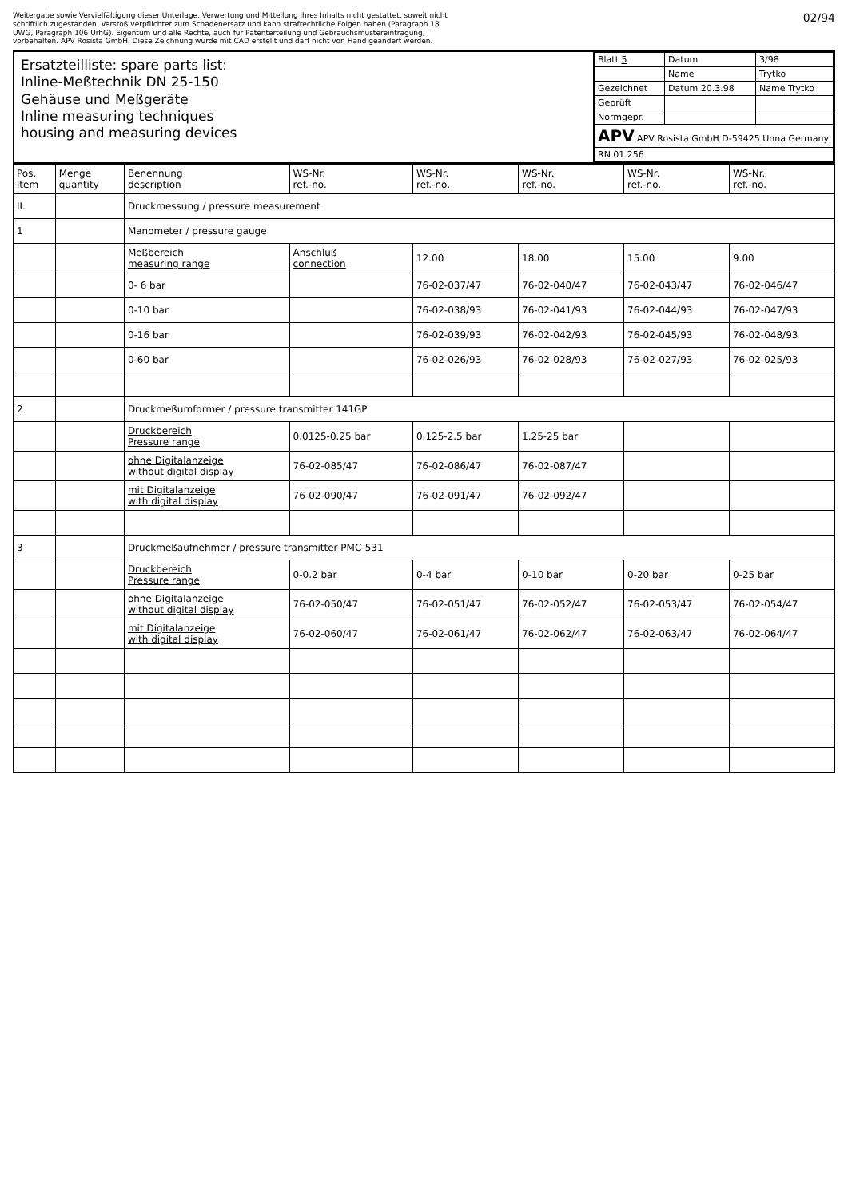Weitergabe sowie Vervielfältigung dieser Unterlage, Verwertung und Mitteilung ihres Inhalts nicht gestattet, soweit nicht schriftlich zugestanden. Verstoß verpflichtet zum Schadenersatz und kann strafrechtliche Folgen haben (Paragraph 18 UWG, Paragraph 106 UrhG). Eigentum und alle Rechte, auch für Patenterteilung und Gebrauchsmustereintragung, vorbehalten. APV Rosista GmbH. Diese Zeichnung wurde mit CAD erstellt und darf nicht von Hand geändert werden.
02/94
Ersatzteilliste: spare parts list:
Inline-Meßtechnik DN 25-150
Gehäuse und Meßgeräte
Inline measuring techniques
housing and measuring devices
| Blatt 5 | Datum | 3/98 |
| | Name | Trytko |
| Gezeichnet | Datum 20.3.98 | Name Trytko |
| Geprüft | | |
| Normgepr. | | |
| APV APV Rosista GmbH D-59425 Unna Germany | | |
| RN 01.256 | | |
| Pos. item | Menge quantity | Benennung description | WS-Nr. ref.-no. | WS-Nr. ref.-no. | WS-Nr. ref.-no. | WS-Nr. ref.-no. | WS-Nr. ref.-no. |
| --- | --- | --- | --- | --- | --- | --- | --- |
| II. | | Druckmessung / pressure measurement | | | | | |
| 1 | | Manometer / pressure gauge | | | | | |
| | | Meßbereich measuring range | Anschluß connection | 12.00 | 18.00 | 15.00 | 9.00 |
| | | 0- 6 bar | | 76-02-037/47 | 76-02-040/47 | 76-02-043/47 | 76-02-046/47 |
| | | 0-10 bar | | 76-02-038/93 | 76-02-041/93 | 76-02-044/93 | 76-02-047/93 |
| | | 0-16 bar | | 76-02-039/93 | 76-02-042/93 | 76-02-045/93 | 76-02-048/93 |
| | | 0-60 bar | | 76-02-026/93 | 76-02-028/93 | 76-02-027/93 | 76-02-025/93 |
| 2 | | Druckmeßumformer / pressure transmitter 141GP | | | | | |
| | | Druckbereich Pressure range | 0.0125-0.25 bar | 0.125-2.5 bar | 1.25-25 bar | | |
| | | ohne Digitalanzeige without digital display | 76-02-085/47 | 76-02-086/47 | 76-02-087/47 | | |
| | | mit Digitalanzeige with digital display | 76-02-090/47 | 76-02-091/47 | 76-02-092/47 | | |
| 3 | | Druckmeßaufnehmer / pressure transmitter PMC-531 | | | | | |
| | | Druckbereich Pressure range | 0-0.2 bar | 0-4 bar | 0-10 bar | 0-20 bar | 0-25 bar |
| | | ohne Digitalanzeige without digital display | 76-02-050/47 | 76-02-051/47 | 76-02-052/47 | 76-02-053/47 | 76-02-054/47 |
| | | mit Digitalanzeige with digital display | 76-02-060/47 | 76-02-061/47 | 76-02-062/47 | 76-02-063/47 | 76-02-064/47 |